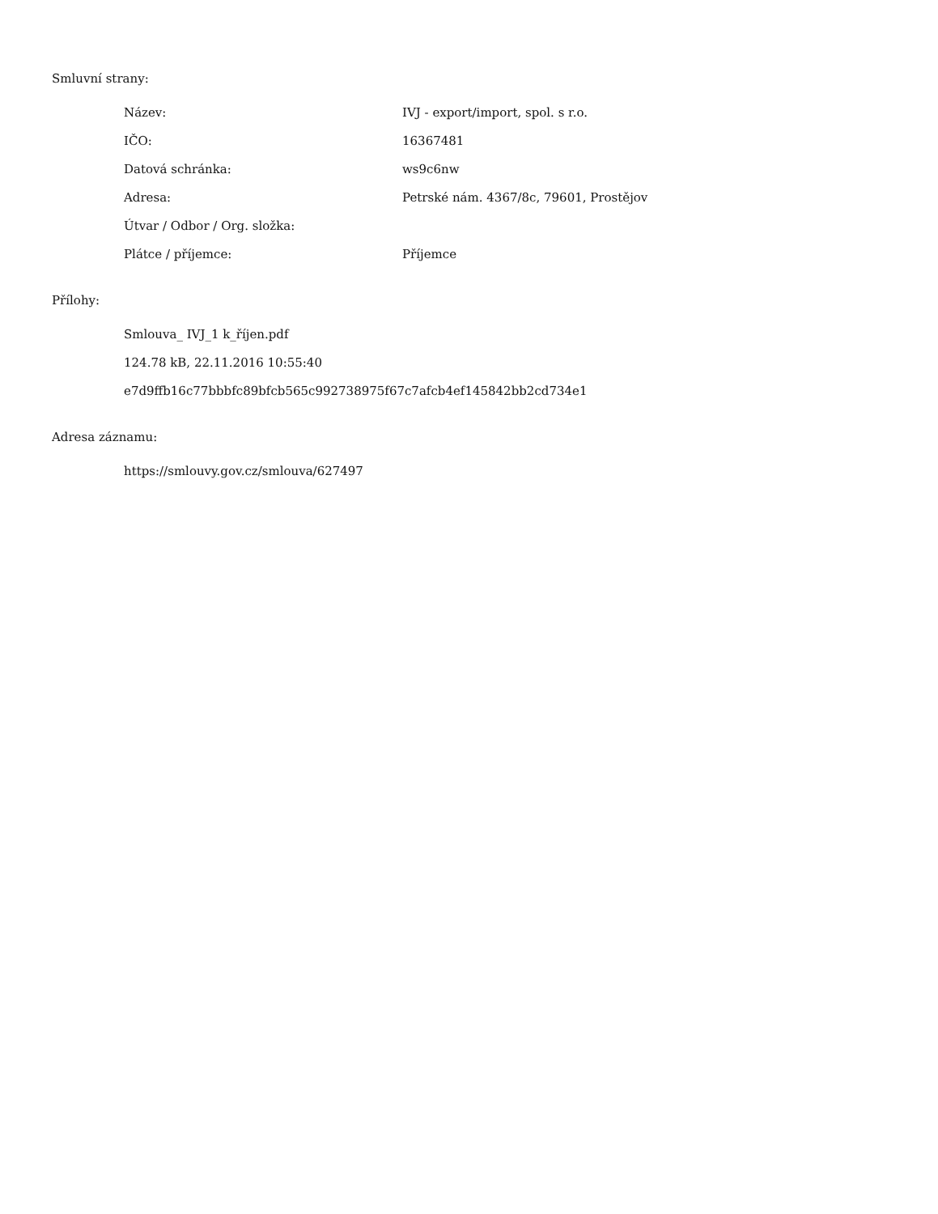Smluvní strany:
| Název: | IVJ - export/import, spol. s r.o. |
| IČO: | 16367481 |
| Datová schránka: | ws9c6nw |
| Adresa: | Petrské nám. 4367/8c, 79601, Prostějov |
| Útvar / Odbor / Org. složka: | |
| Plátce / příjemce: | Příjemce |
Přílohy:
Smlouva_ IVJ_1 k_říjen.pdf
124.78 kB, 22.11.2016 10:55:40
e7d9ffb16c77bbbfc89bfcb565c992738975f67c7afcb4ef145842bb2cd734e1
Adresa záznamu:
https://smlouvy.gov.cz/smlouva/627497